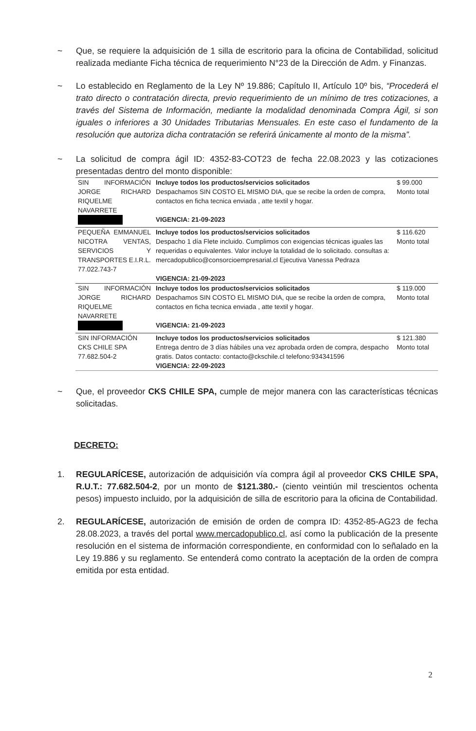~ Que, se requiere la adquisición de 1 silla de escritorio para la oficina de Contabilidad, solicitud realizada mediante Ficha técnica de requerimiento N°23 de la Dirección de Adm. y Finanzas.
~ Lo establecido en Reglamento de la Ley Nº 19.886; Capítulo II, Artículo 10º bis, “Procederá el trato directo o contratación directa, previo requerimiento de un mínimo de tres cotizaciones, a través del Sistema de Información, mediante la modalidad denominada Compra Ágil, si son iguales o inferiores a 30 Unidades Tributarias Mensuales. En este caso el fundamento de la resolución que autoriza dicha contratación se referirá únicamente al monto de la misma”.
~ La solicitud de compra ágil ID: 4352-83-COT23 de fecha 22.08.2023 y las cotizaciones presentadas dentro del monto disponible:
| SIN INFORMACIÓN JORGE RICHARD RIQUELME NAVARRETE | Incluye todos los productos/servicios solicitados Despachamos SIN COSTO EL MISMO DIA, que se recibe la orden de compra, contactos en ficha tecnica enviada , atte textil y hogar. VIGENCIA: 21-09-2023 | $ 99.000 Monto total |
| PEQUEÑA EMMANUEL NICOTRA VENTAS, SERVICIOS Y TRANSPORTES E.I.R.L. 77.022.743-7 | Incluye todos los productos/servicios solicitados Despacho 1 día Flete incluido. Cumplimos con exigencias técnicas iguales las requeridas o equivalentes. Valor incluye la totalidad de lo solicitado. consultas a: mercadopublico@consorcioempresarial.cl Ejecutiva Vanessa Pedraza VIGENCIA: 21-09-2023 | $ 116.620 Monto total |
| SIN INFORMACIÓN JORGE RICHARD RIQUELME NAVARRETE | Incluye todos los productos/servicios solicitados Despachamos SIN COSTO EL MISMO DIA, que se recibe la orden de compra, contactos en ficha tecnica enviada , atte textil y hogar. VIGENCIA: 21-09-2023 | $ 119.000 Monto total |
| SIN INFORMACIÓN CKS CHILE SPA 77.682.504-2 | Incluye todos los productos/servicios solicitados Entrega dentro de 3 días hábiles una vez aprobada orden de compra, despacho gratis. Datos contacto: contacto@ckschile.cl telefono:934341596 VIGENCIA: 22-09-2023 | $ 121.380 Monto total |
~ Que, el proveedor CKS CHILE SPA, cumple de mejor manera con las características técnicas solicitadas.
DECRETO:
1. REGULARÍCESE, autorización de adquisición vía compra ágil al proveedor CKS CHILE SPA, R.U.T.: 77.682.504-2, por un monto de $121.380.- (ciento veintiún mil trescientos ochenta pesos) impuesto incluido, por la adquisición de silla de escritorio para la oficina de Contabilidad.
2. REGULARÍCESE, autorización de emisión de orden de compra ID: 4352-85-AG23 de fecha 28.08.2023, a través del portal www.mercadopublico.cl, así como la publicación de la presente resolución en el sistema de información correspondiente, en conformidad con lo señalado en la Ley 19.886 y su reglamento. Se entenderá como contrato la aceptación de la orden de compra emitida por esta entidad.
2